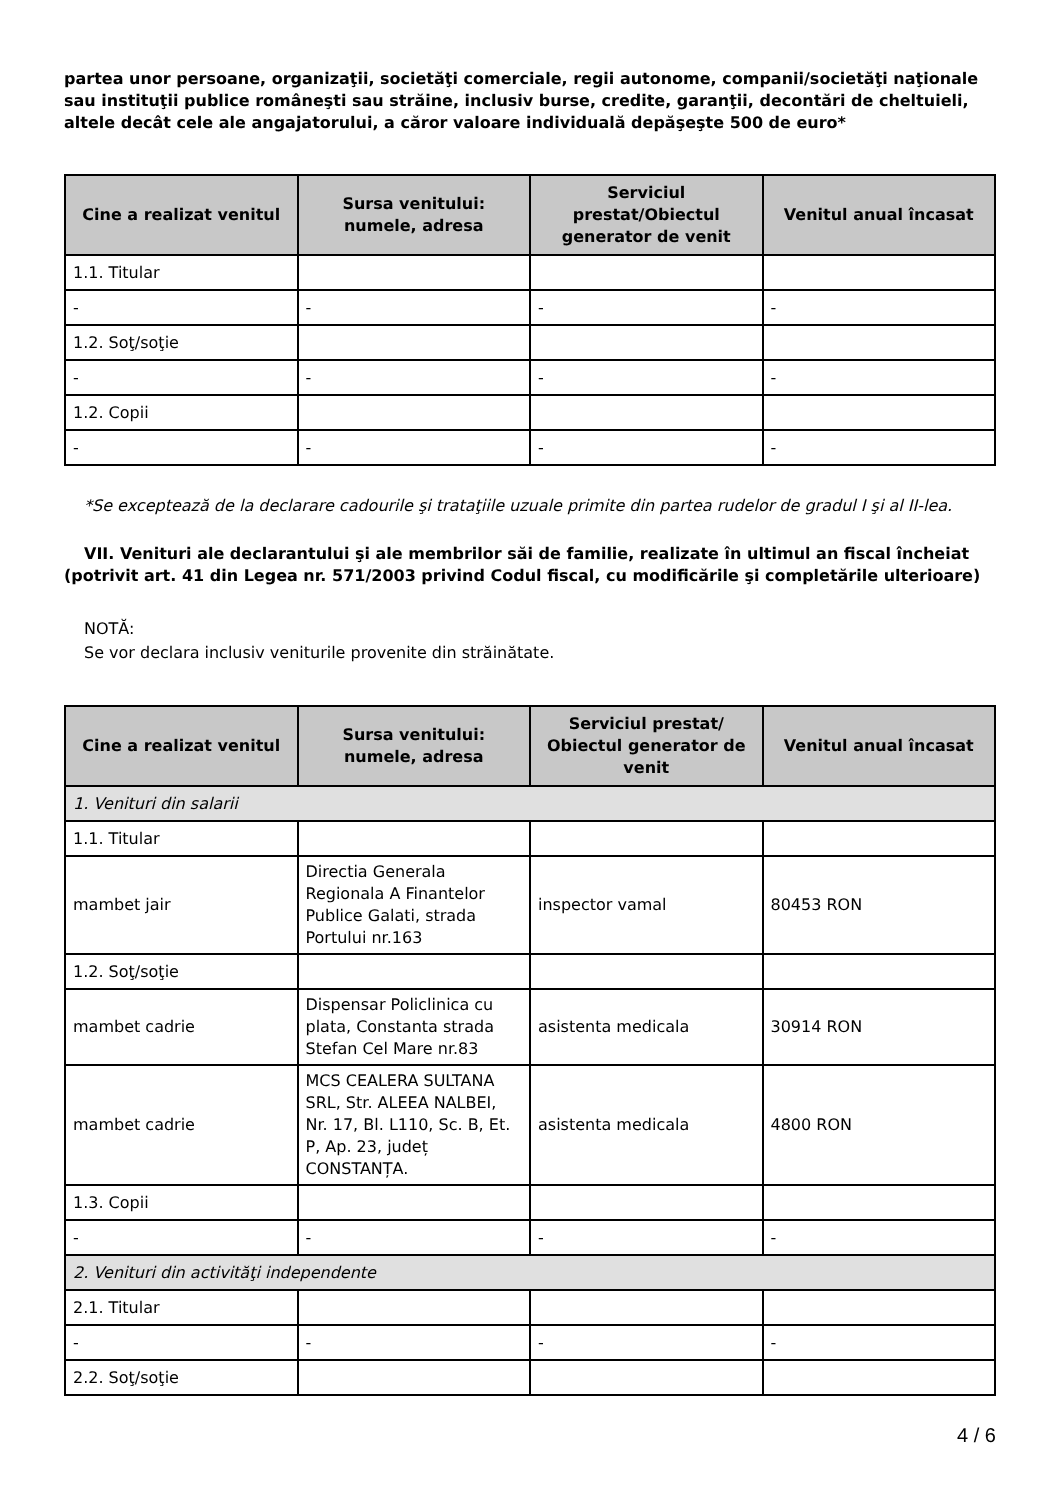partea unor persoane, organizaţii, societăţi comerciale, regii autonome, companii/societăţi naţionale sau instituţii publice româneşti sau străine, inclusiv burse, credite, garanţii, decontări de cheltuieli, altele decât cele ale angajatorului, a căror valoare individuală depăşeşte 500 de euro*
| Cine a realizat venitul | Sursa venitului: numele, adresa | Serviciul prestat/Obiectul generator de venit | Venitul anual încasat |
| --- | --- | --- | --- |
| 1.1. Titular | | | |
| - | - | - | - |
| 1.2. Soţ/soţie | | | |
| - | - | - | - |
| 1.2. Copii | | | |
| - | - | - | - |
*Se exceptează de la declarare cadourile şi trataţiile uzuale primite din partea rudelor de gradul I şi al II-lea.
VII. Venituri ale declarantului şi ale membrilor săi de familie, realizate în ultimul an fiscal încheiat (potrivit art. 41 din Legea nr. 571/2003 privind Codul fiscal, cu modificările şi completările ulterioare)
NOTĂ:
Se vor declara inclusiv veniturile provenite din străinătate.
| Cine a realizat venitul | Sursa venitului: numele, adresa | Serviciul prestat/ Obiectul generator de venit | Venitul anual încasat |
| --- | --- | --- | --- |
| 1. Venituri din salarii | | | |
| 1.1. Titular | | | |
| mambet jair | Directia Generala Regionala A Finantelor Publice Galati, strada Portului nr.163 | inspector vamal | 80453 RON |
| 1.2. Soţ/soţie | | | |
| mambet cadrie | Dispensar Policlinica cu plata, Constanta strada Stefan Cel Mare nr.83 | asistenta medicala | 30914 RON |
| mambet cadrie | MCS CEALERA SULTANA SRL, Str. ALEEA NALBEI, Nr. 17, Bl. L110, Sc. B, Et. P, Ap. 23, județ CONSTANȚA. | asistenta medicala | 4800 RON |
| 1.3. Copii | | | |
| - | - | - | - |
| 2. Venituri din activităţi independente | | | |
| 2.1. Titular | | | |
| - | - | - | - |
| 2.2. Soţ/soţie | | | |
4 / 6